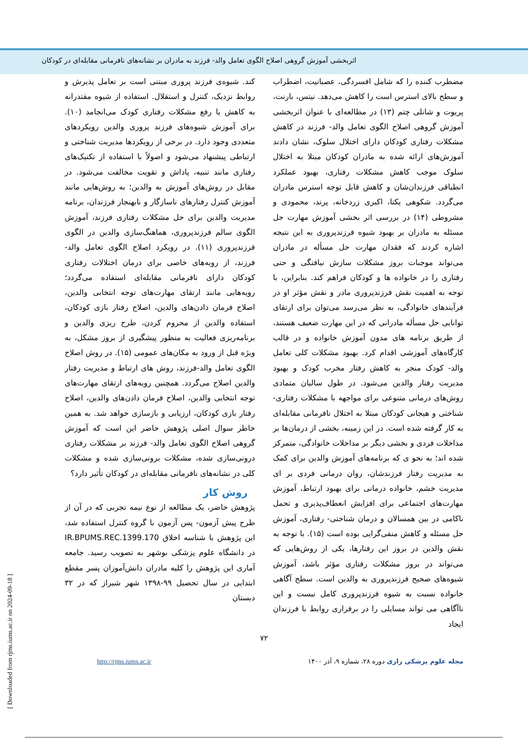اثربخشی آموزش گروهی اصلاح الگوی تعامل والد- فرزند به مادران بر نشانه‌های نافرمانی مقابله‌ای در کودکان
مضطرب کننده را که شامل افسردگی، عصبانیت، اضطراب و سطح بالای استرس است را کاهش می‌دهد. نیتس، بارنت، پریوت و شانلی چتم (۱۳) در مطالعه‌ای با عنوان اثربخشی آموزش گروهی اصلاح الگوی تعامل والد- فرزند در کاهش مشکلات رفتاری کودکان دارای اختلال سلوک، نشان دادند آموزش‌های ارائه شده به مادران کودکان مبتلا به اختلال سلوک موجب کاهش مشکلات رفتاری، بهبود عملکرد انطباقی فرزندان‌شان و کاهش قابل توجه استرس مادران می‌گردد. شکوهی یکتا، اکبری زردخانه، پرند، محمودی و مشروطی (۱۴) در بررسی اثر بخشی آموزش مهارت حل مسئله به مادران بر بهبود شیوه فرزندپروری به این نتیجه اشاره کردند که فقدان مهارت حل مسأله در مادران می‌تواند موجبات بروز مشکلات سازش نیافتگی و حتی رفتاری را در خانواده ها و کودکان فراهم کند. بنابراین، با توجه به اهمیت نقش فرزندپروری مادر و نقش مؤثر او در فرآیندهای خانوادگی، به نظر می‌رسد می‌توان برای ارتقای توانایی حل مسأله مادرانی که در این مهارت ضعیف هستند، از طریق برنامه های مدون آموزش خانواده و در قالب کارگاه‌های آموزشی اقدام کرد. بهبود مشکلات کلی تعامل والد- کودک منجر به کاهش رفتار مخرب کودک و بهبود مدیریت رفتار والدین می‌شود. در طول سالیان متمادی روش‌های درمانی متنوعی برای مواجهه با مشکلات رفتاری- شناختی و هیجانی کودکان مبتلا به اختلال نافرمانی مقابله‌ای به کار گرفته شده است. در این زمینه، بخشی از درمان‌ها بر مداخلات فردی و بخشی دیگر بر مداخلات خانوادگی، متمرکز شده اند؛ به نحو ی که برنامه‌های آموزش والدین برای کمک به مدیریت رفتار فرزندشان، روان درمانی فردی بر ای مدیریت خشم، خانواده درمانی برای بهبود ارتباط، آموزش مهارت‌های اجتماعی برای افزایش انعطاف‌پذیری و تحمل ناکامی در بین همسالان و درمان شناختی- رفتاری، آموزش حل مسئله و کاهش منفی‌گرایی بوده است (۱۵). با توجه به نقش والدین در بروز این رفتارها، یکی از روش‌هایی که می‌تواند در بروز مشکلات رفتاری مؤثر باشد، آموزش شیوه‌های صحیح فرزندپروری به والدین است. سطح آگاهی خانواده نسبت به شیوه فرزندپروری کامل نیست و این ناآگاهی می تواند مسایلی را در برقراری روابط با فرزندان ایجاد
کند. شیوه‌ی فرزند پروری مبتنی است بر تعامل پذیرش و روابط نزدیک، کنترل و استقلال. استفاده از شیوه مقتدرانه به کاهش یا رفع مشکلات رفتاری کودک می‌انجامد (۱۰). برای آموزش شیوه‌های فرزند پروری والدین رویکردهای متعددی وجود دارد. در برخی از رویکردها مدیریت شناختی و ارتباطی پیشنهاد می‌شود و اصولاً با استفاده از تکنیک‌های رفتاری مانند تنبیه، پاداش و تقویت مخالفت می‌شود. در مقابل در روش‌های آموزش به والدین؛ به روش‌هایی مانند آموزش کنترل رفتارهای ناسازگار و نابهنجار فرزندان، برنامه مدیریت والدین برای حل مشکلات رفتاری فرزند، آموزش الگوی سالم فرزندپروری، هماهنگ‌سازی والدین در الگوی فرزندپروری (۱۱). در رویکرد اصلاح الگوی تعامل والد- فرزند، از رویه‌های خاصی برای درمان اختلالات رفتاری کودکان دارای نافرمانی مقابله‌ای استفاده می‌گردد؛ رویه‌هایی مانند ارتقای مهارت‌های توجه انتخابی والدین، اصلاح فرمان دادن‌های والدین، اصلاح رفتار بازی کودکان، استفاده والدین از محروم کردن، طرح ریزی والدین و برنامه‌ریزی فعالیت به منظور پیشگیری از بروز مشکل، به ویژه قبل از ورود به مکان‌های عمومی (۱۵). در روش اصلاح الگوی تعامل والد-فرزند، روش های ارتباط و مدیریت رفتار والدین اصلاح می‌گردد. همچنین رویه‌های ارتقای مهارت‌های توجه انتخابی والدین، اصلاح فرمان دادن‌های والدین، اصلاح رفتار بازی کودکان، ارزیابی و بازسازی خواهد شد. به همین خاطر سوال اصلی پژوهش حاضر این است که آموزش گروهی اصلاح الگوی تعامل والد- فرزند بر مشکلات رفتاری درونی‌سازی شده، مشکلات برونی‌سازی شده و مشکلات کلی در نشانه‌های نافرمانی مقابله‌ای در کودکان تأثیر دارد؟
روش کار
پژوهش حاضر، یک مطالعه از نوع نیمه تجربی که در آن از طرح پیش آزمون- پس آزمون با گروه کنترل استفاده شد، این پژوهش با شناسه اخلاق IR.BPUMS.REC.1399.170 در دانشگاه علوم پزشکی بوشهر به تصویب رسید. جامعه آماری این پژوهش را کلیه مادران دانش‌آموزان پسر مقطع ابتدایی در سال تحصیل ۹۹-۱۳۹۸ شهر شیراز که در ۳۲ دبستان
۷۲
مجله علوم پزشکی رازی دوره ۲۸، شماره ۹، آذر ۱۴۰۰ http://rjms.iums.ac.ir
[ Downloaded from rjms.iums.ac.ir on 2024-09-18 ]